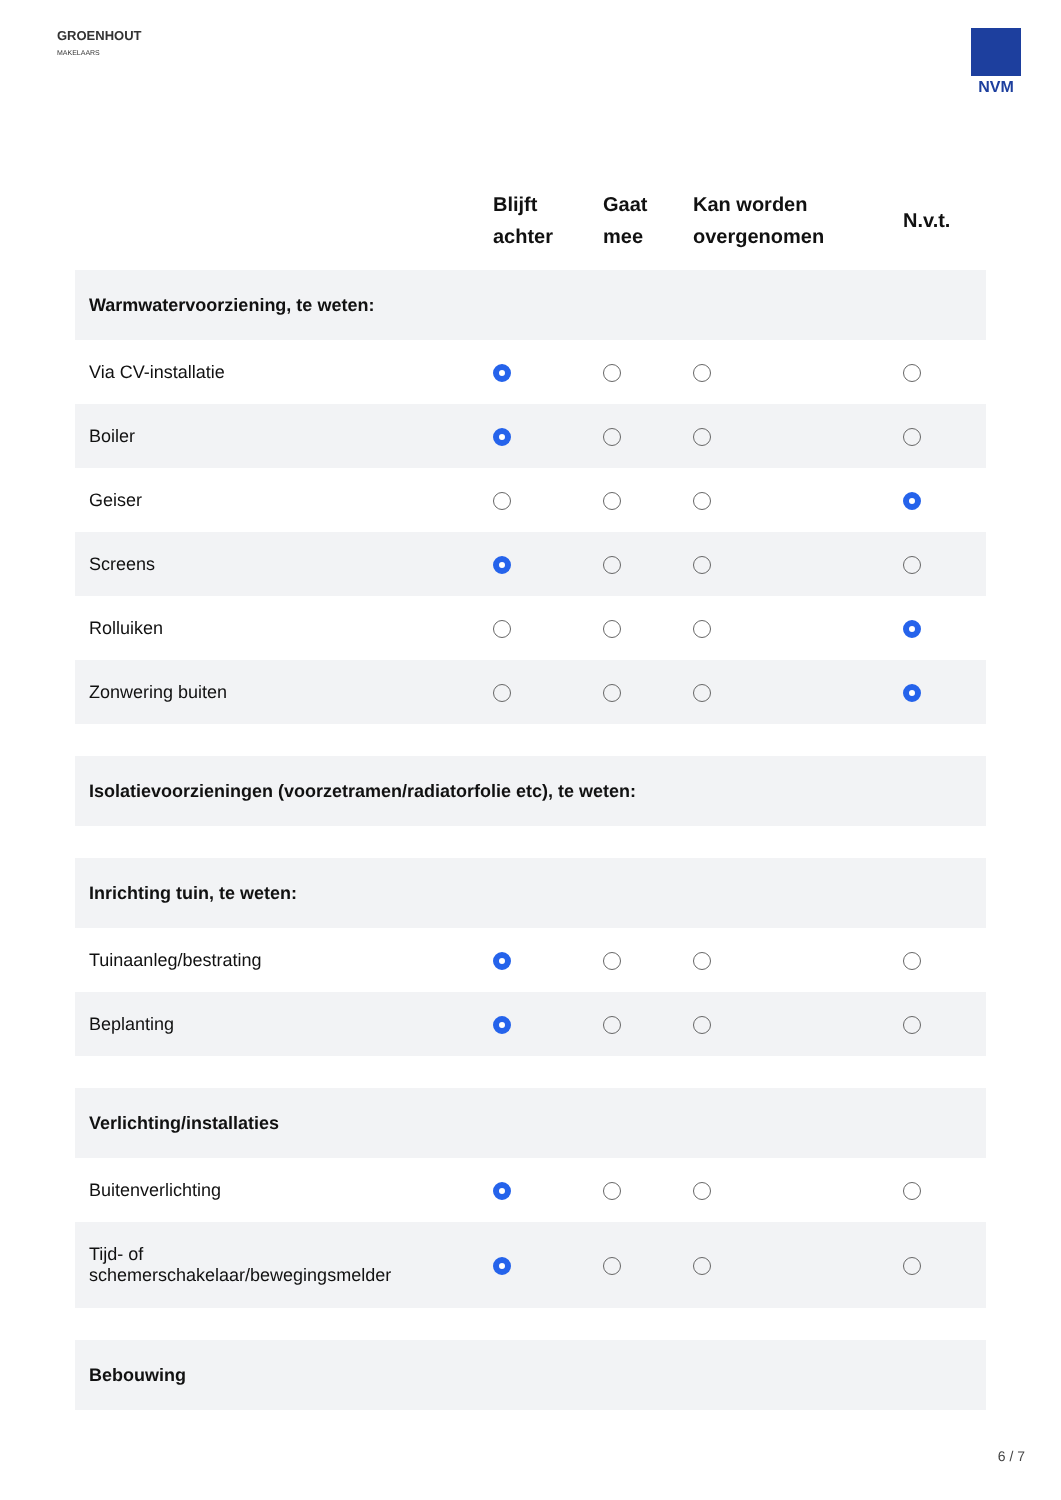GROENHOUT
MAKELAARS
NVM
| | Blijft achter | Gaat mee | Kan worden overgenomen | N.v.t. |
| --- | --- | --- | --- | --- |
| Warmwatervoorziening, te weten: | | | | |
| Via CV-installatie | | | | |
| Boiler | | | | |
| Geiser | | | | |
| Screens | | | | |
| Rolluiken | | | | |
| Zonwering buiten | | | | |
| Isolatievoorzieningen (voorzetramen/radiatorfolie etc), te weten: | | | | |
| Inrichting tuin, te weten: | | | | |
| Tuinaanleg/bestrating | | | | |
| Beplanting | | | | |
| Verlichting/installaties | | | | |
| Buitenverlichting | | | | |
| Tijd- of schemerschakelaar/bewegingsmelder | | | | |
| Bebouwing | | | | |
6 / 7